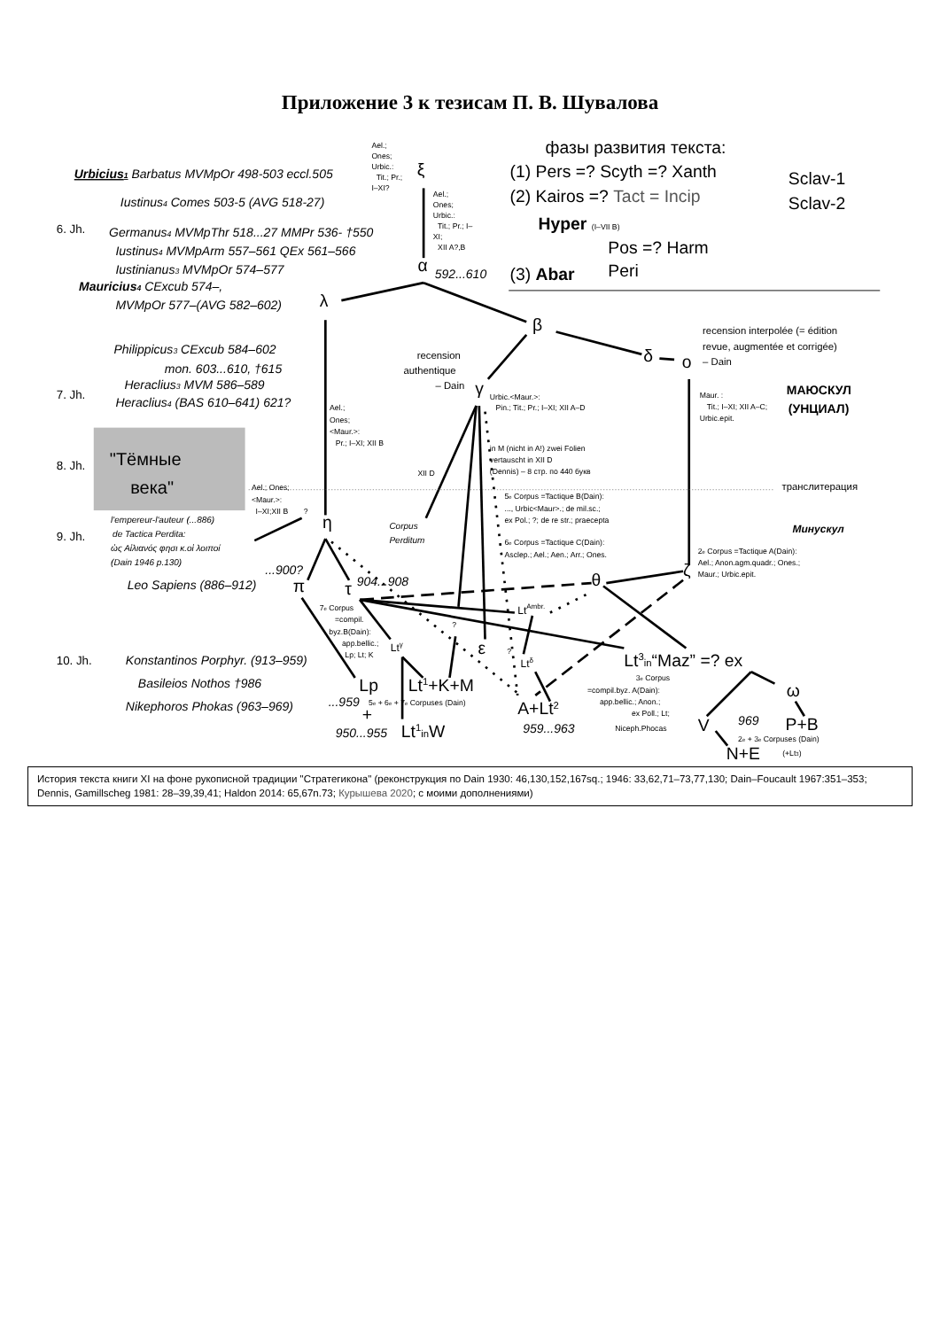Приложение 3 к тезисам П. В. Шувалова
Urbicius1 Barbatus MVMpOr 498-503 eccl.505
Iustinus4 Comes 503-5 (AVG 518-27)
Germanus4 MVMpThr 518...27 MMPr 536- †550
Iustinus4 MVMpArm 557–561 QEx 561–566
Iustinianus3 MVMpOr 574–577
Mauricius4 CExcub 574–,
MVMpOr 577–(AVG 582–602)
Philippicus3 CExcub 584–602
mon. 603...610, †615
Heraclius3 MVM 586–589
Heraclius4 (BAS 610–641) 621?
Leo Sapiens (886–912)
Konstantinos Porphyr. (913–959)
Basileios Nothos †986
Nikephoros Phokas (963–969)
592...610
...900?
904...908
...959
950...955
959...963
969
6. Jh.
7. Jh.
8. Jh.
9. Jh.
10. Jh.
"Тёмные
века"
Ael.;
Ones;
Urbic.:
Tit.; Pr.;
I–XI?
Ael.;
Ones;
Urbic.:
Tit.; Pr.; I–
XI;
XII A?,B
Ael.;
Ones;
<Maur.>:
Pr.; I–XI; XII B
Ael.; Ones;
<Maur.>:
I–XI;XII B
?
Urbic.<Maur.>:
Pin.; Tit.; Pr.; I–XI; XII A–D
XII D
in M (nicht in A!) zwei Folien
vertauscht in XII D
(Dennis) – 8 стр. по 440 букв
5e Corpus =Tactique B(Dain):
..., Urbic<Maur>.; de mil.sc.;
ex Pol.; ?; de re str.; praecepta
6e Corpus =Tactique C(Dain):
Asclep.; Ael.; Aen.; Arr.; Ones.
Maur. :
Tit.; I–XI; XII A–C;
Urbic.epit.
2e Corpus =Tactique A(Dain):
Ael.; Anon.agm.quadr.; Ones.;
Maur.; Urbic.epit.
7e Corpus
=compil.
byz.B(Dain):
app.bellic.;
Lp; Lt; K
?
?
5e + 6e + 7e Corpuses (Dain)
3e Corpus
=compil.byz. A(Dain):
app.bellic.; Anon.;
ex Poll.; Lt;
Niceph.Phocas
2e + 3e Corpuses (Dain)
(+Lt3)
l'empereur-l'auteur (...886)
de Tactica Perdita:
ὡς Αἰλιανός φησι κ.οἱ λοιποί
(Dain 1946 p.130)
Corpus
Perditum
recension
authentique
– Dain
recension interpolée (= édition
revue, augmentée et corrigée)
– Dain
транслитерация
ξ
α
λ
β
δ
o
γ
η
π
τ
θ
ζ
ε
ω
фазы развития текста:
(1) Pers =? Scyth =? Xanth
(2) Kairos =? Tact = Incip
Hyper (I–VII B)
Pos =? Harm
(3) Abar
Peri
Sclav-1
Sclav-2
Lp
Lt1+K+M
Lt1inW
+
A+Lt2
Lt3in“Maz” =? ex
V
P+B
N+E
LtAmbr.
Ltγ
Ltδ
МАЮСКУЛ
(УНЦИАЛ)
Минускул
История текста книги XI на фоне рукописной традиции "Стратегикона" (реконструкция по Dain 1930: 46,130,152,167sq.; 1946: 33,62,71–73,77,130; Dain–Foucault 1967:351–353; Dennis, Gamillscheg 1981: 28–39,39,41; Haldon 2014: 65,67n.73; Курышева 2020; с моими дополнениями)